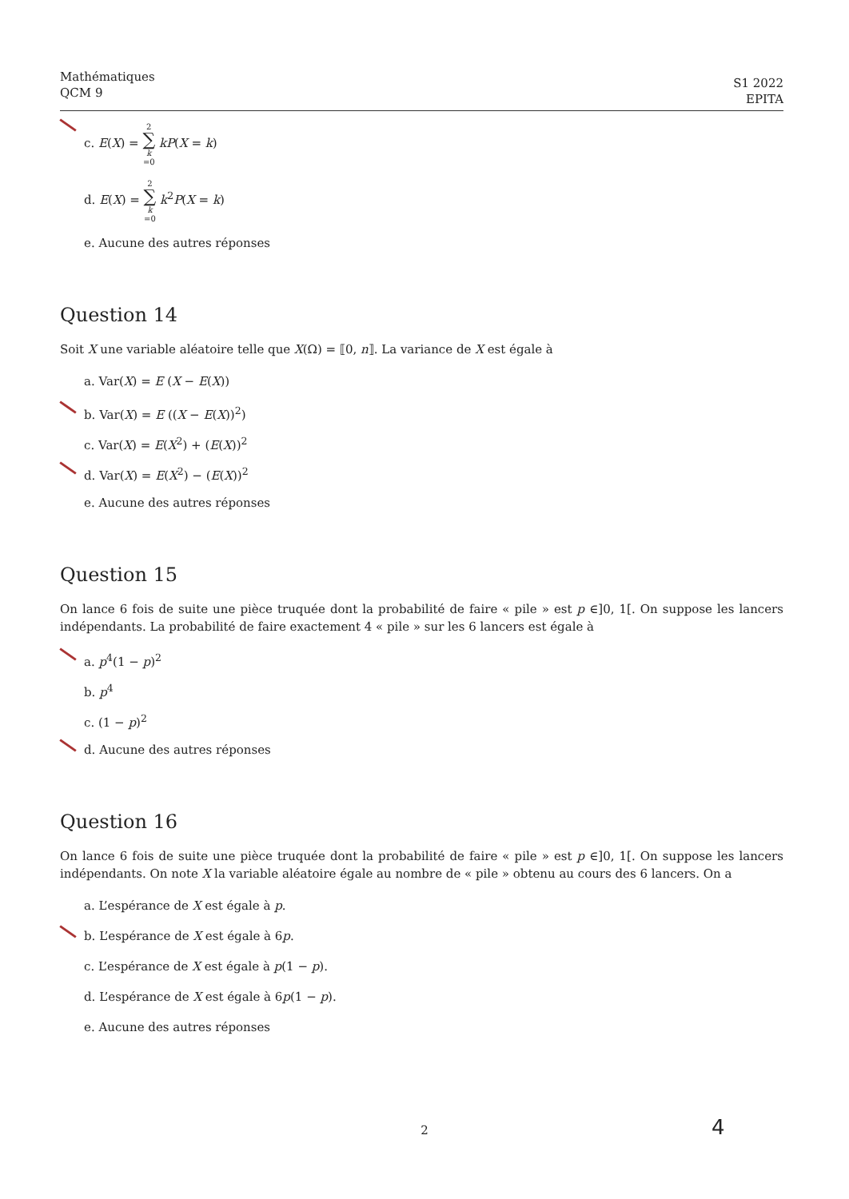Mathématiques
QCM 9
S1 2022
EPITA
c. E(X) = 2 ∑ k =0 kP(X = k)
d. E(X) = 2 ∑ k =0 k<sup>2</sup>P(X = k)
e. Aucune des autres réponses
Question 14
Soit X une variable aléatoire telle que X(Ω) = ⟦0, n⟧. La variance de X est égale à
a. Var(X) = E (X − E(X))
b. Var(X) = E ((X − E(X))<sup>2</sup>)
c. Var(X) = E(X<sup>2</sup>) + (E(X))<sup>2</sup>
d. Var(X) = E(X<sup>2</sup>) − (E(X))<sup>2</sup>
e. Aucune des autres réponses
Question 15
On lance 6 fois de suite une pièce truquée dont la probabilité de faire « pile » est p ∈]0, 1[. On suppose les lancers indépendants. La probabilité de faire exactement 4 « pile » sur les 6 lancers est égale à
a. p<sup>4</sup>(1 − p)<sup>2</sup>
b. p<sup>4</sup>
c. (1 − p)<sup>2</sup>
d. Aucune des autres réponses
Question 16
On lance 6 fois de suite une pièce truquée dont la probabilité de faire « pile » est p ∈]0, 1[. On suppose les lancers indépendants. On note X la variable aléatoire égale au nombre de « pile » obtenu au cours des 6 lancers. On a
a. L’espérance de X est égale à p.
b. L’espérance de X est égale à 6p.
c. L’espérance de X est égale à p(1 − p).
d. L’espérance de X est égale à 6p(1 − p).
e. Aucune des autres réponses
2 4